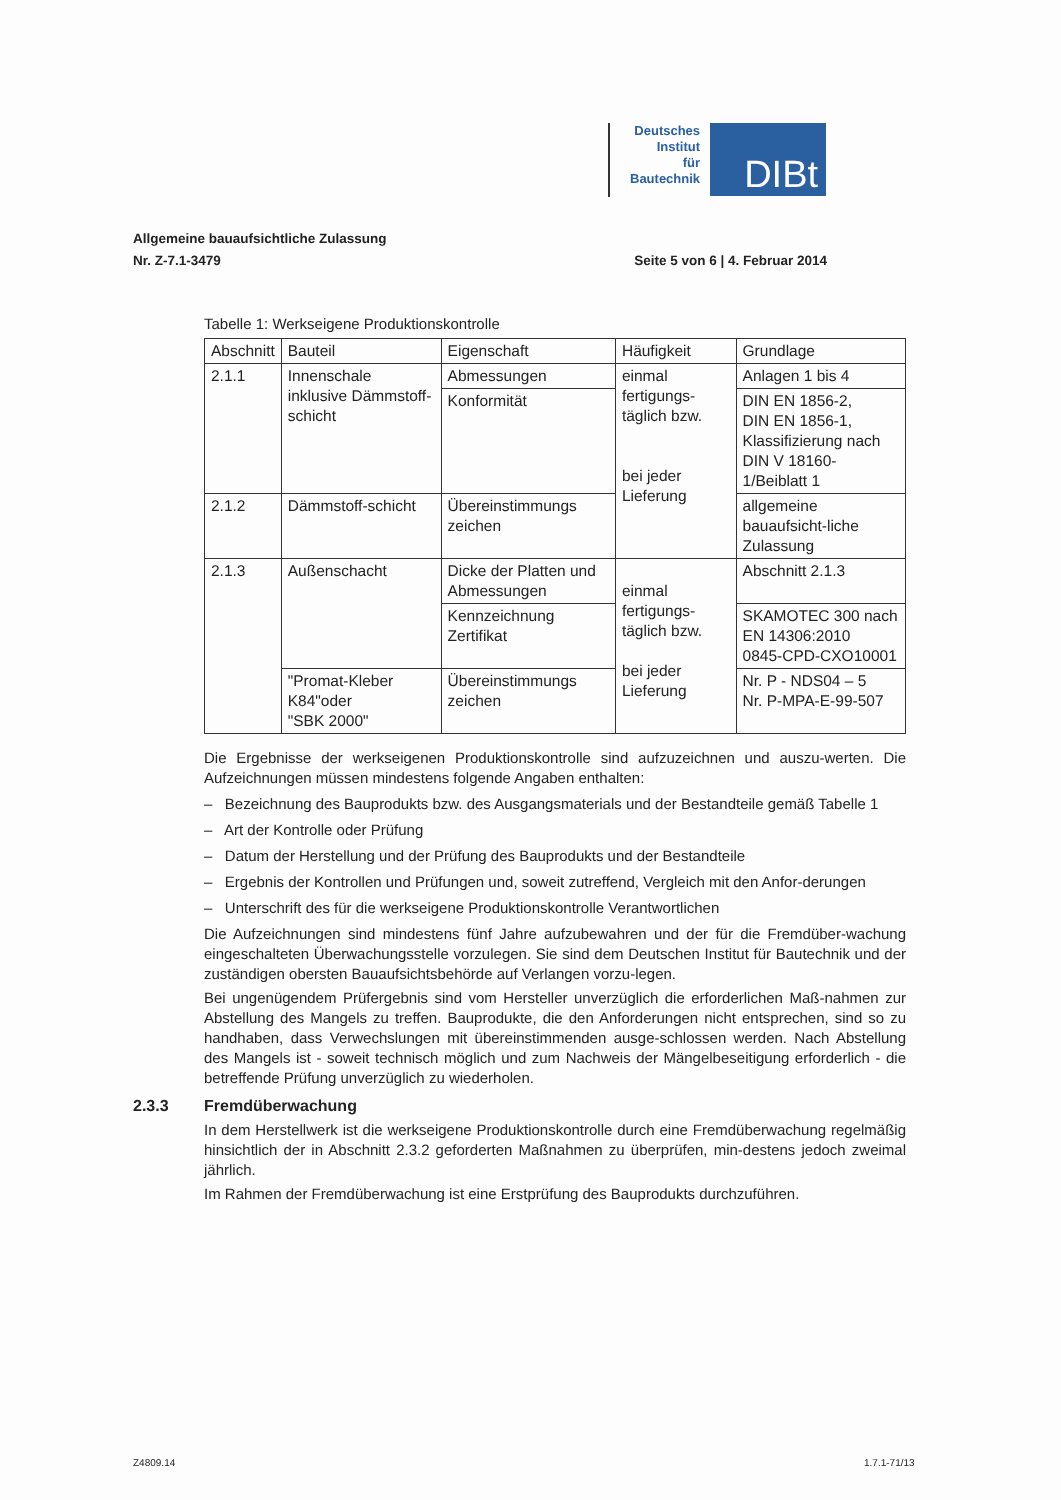Deutsches
Institut
für
Bautechnik
DIBt
Allgemeine bauaufsichtliche Zulassung
Nr. Z-7.1-3479 Seite 5 von 6 | 4. Februar 2014
Tabelle 1: Werkseigene Produktionskontrolle
| Abschnitt | Bauteil | Eigenschaft | Häufigkeit | Grundlage |
| --- | --- | --- | --- | --- |
| 2.1.1 | Innenschale inklusive Dämmstoff-schicht | Abmessungen | einmal fertigungs-täglich bzw. bei jeder Lieferung | Anlagen 1 bis 4 |
| | | Konformität | | DIN EN 1856-2, DIN EN 1856-1, Klassifizierung nach DIN V 18160-1/Beiblatt 1 |
| 2.1.2 | Dämmstoff-schicht | Übereinstimmungs zeichen | | allgemeine bauaufsicht-liche Zulassung |
| 2.1.3 | Außenschacht | Dicke der Platten und Abmessungen | einmal fertigungs-täglich bzw. bei jeder Lieferung | Abschnitt 2.1.3 |
| | | Kennzeichnung Zertifikat | | SKAMOTEC 300 nach EN 14306:2010 0845-CPD-CXO10001 |
| | "Promat-Kleber K84"oder "SBK 2000" | Übereinstimmungs zeichen | | Nr. P - NDS04 – 5 Nr. P-MPA-E-99-507 |
Die Ergebnisse der werkseigenen Produktionskontrolle sind aufzuzeichnen und auszu-werten. Die Aufzeichnungen müssen mindestens folgende Angaben enthalten:
– Bezeichnung des Bauprodukts bzw. des Ausgangsmaterials und der Bestandteile gemäß Tabelle 1
– Art der Kontrolle oder Prüfung
– Datum der Herstellung und der Prüfung des Bauprodukts und der Bestandteile
– Ergebnis der Kontrollen und Prüfungen und, soweit zutreffend, Vergleich mit den Anfor-derungen
– Unterschrift des für die werkseigene Produktionskontrolle Verantwortlichen
Die Aufzeichnungen sind mindestens fünf Jahre aufzubewahren und der für die Fremdüber-wachung eingeschalteten Überwachungsstelle vorzulegen. Sie sind dem Deutschen Institut für Bautechnik und der zuständigen obersten Bauaufsichtsbehörde auf Verlangen vorzu-legen.
Bei ungenügendem Prüfergebnis sind vom Hersteller unverzüglich die erforderlichen Maß-nahmen zur Abstellung des Mangels zu treffen. Bauprodukte, die den Anforderungen nicht entsprechen, sind so zu handhaben, dass Verwechslungen mit übereinstimmenden ausge-schlossen werden. Nach Abstellung des Mangels ist - soweit technisch möglich und zum Nachweis der Mängelbeseitigung erforderlich - die betreffende Prüfung unverzüglich zu wiederholen.
2.3.3 Fremdüberwachung
In dem Herstellwerk ist die werkseigene Produktionskontrolle durch eine Fremdüberwachung regelmäßig hinsichtlich der in Abschnitt 2.3.2 geforderten Maßnahmen zu überprüfen, min-destens jedoch zweimal jährlich.
Im Rahmen der Fremdüberwachung ist eine Erstprüfung des Bauprodukts durchzuführen.
Z4809.14 1.7.1-71/13